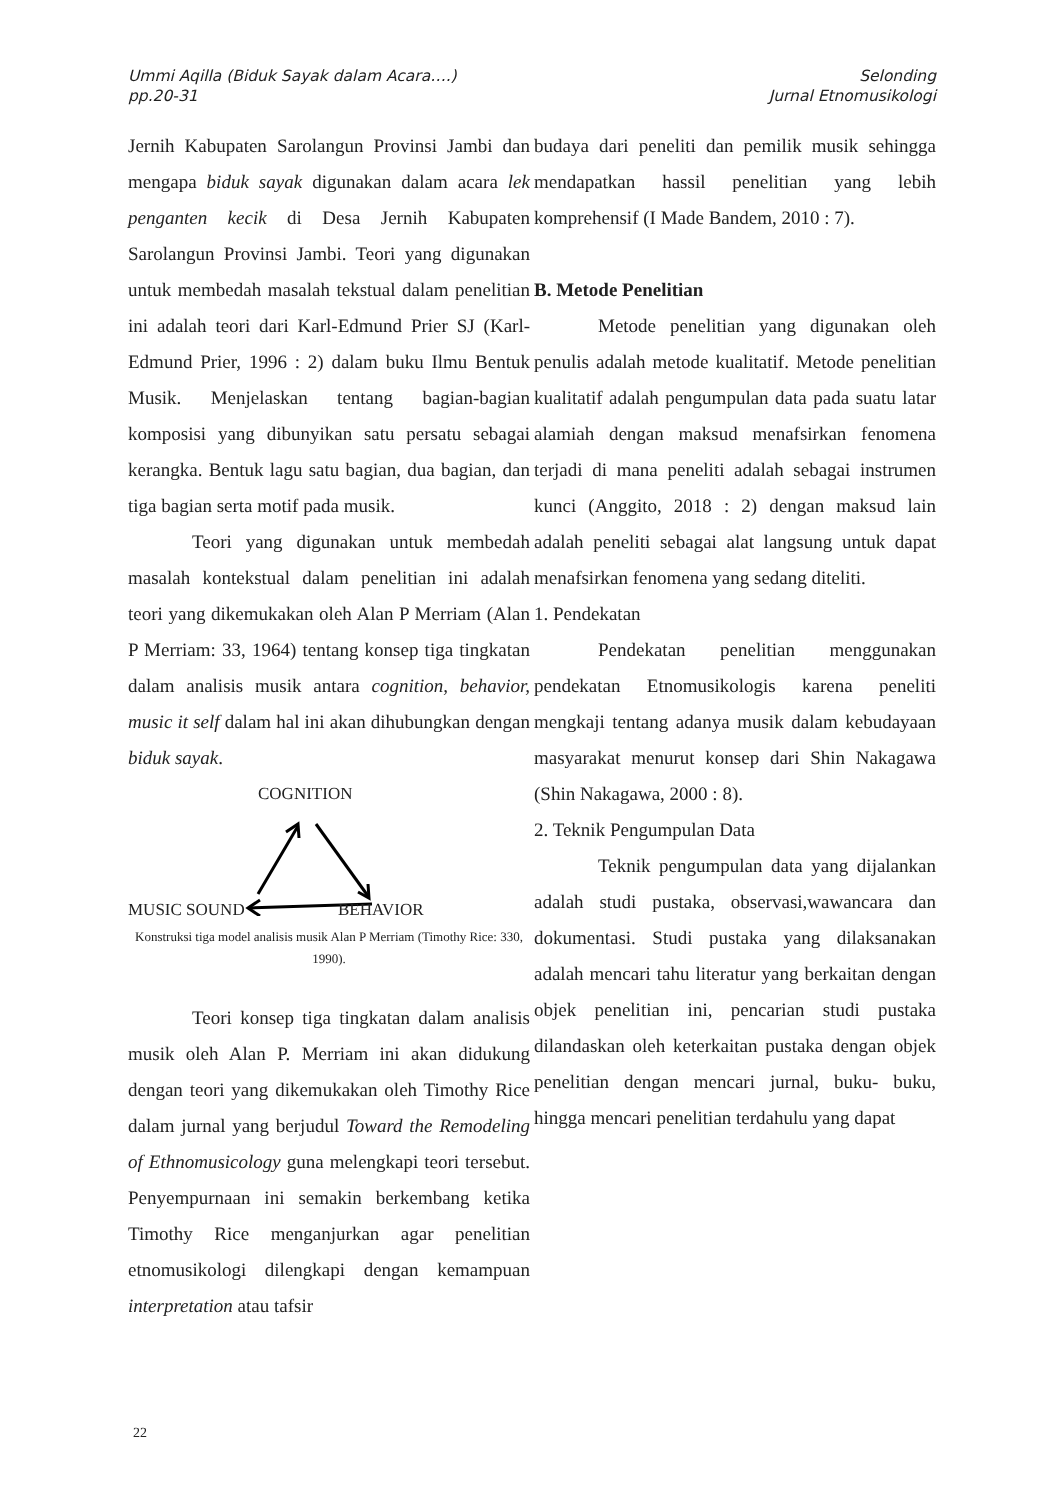Ummi Aqilla (Biduk Sayak dalam Acara….)
pp.20-31
Selonding
Jurnal Etnomusikologi
Jernih Kabupaten Sarolangun Provinsi Jambi dan mengapa biduk sayak digunakan dalam acara lek penganten kecik di Desa Jernih Kabupaten Sarolangun Provinsi Jambi. Teori yang digunakan untuk membedah masalah tekstual dalam penelitian ini adalah teori dari Karl-Edmund Prier SJ (Karl-Edmund Prier, 1996 : 2) dalam buku Ilmu Bentuk Musik. Menjelaskan tentang bagian-bagian komposisi yang dibunyikan satu persatu sebagai kerangka. Bentuk lagu satu bagian, dua bagian, dan tiga bagian serta motif pada musik.
Teori yang digunakan untuk membedah masalah kontekstual dalam penelitian ini adalah teori yang dikemukakan oleh Alan P Merriam (Alan P Merriam: 33, 1964) tentang konsep tiga tingkatan dalam analisis musik antara cognition, behavior, music it self dalam hal ini akan dihubungkan dengan biduk sayak.
COGNITION
MUSIC SOUND BEHAVIOR
Konstruksi tiga model analisis musik Alan P Merriam (Timothy Rice: 330, 1990).
Teori konsep tiga tingkatan dalam analisis musik oleh Alan P. Merriam ini akan didukung dengan teori yang dikemukakan oleh Timothy Rice dalam jurnal yang berjudul Toward the Remodeling of Ethnomusicology guna melengkapi teori tersebut. Penyempurnaan ini semakin berkembang ketika Timothy Rice menganjurkan agar penelitian etnomusikologi dilengkapi dengan kemampuan interpretation atau tafsir
budaya dari peneliti dan pemilik musik sehingga mendapatkan hassil penelitian yang lebih komprehensif (I Made Bandem, 2010 : 7).
B. Metode Penelitian
Metode penelitian yang digunakan oleh penulis adalah metode kualitatif. Metode penelitian kualitatif adalah pengumpulan data pada suatu latar alamiah dengan maksud menafsirkan fenomena terjadi di mana peneliti adalah sebagai instrumen kunci (Anggito, 2018 : 2) dengan maksud lain adalah peneliti sebagai alat langsung untuk dapat menafsirkan fenomena yang sedang diteliti.
1. Pendekatan
Pendekatan penelitian menggunakan pendekatan Etnomusikologis karena peneliti mengkaji tentang adanya musik dalam kebudayaan masyarakat menurut konsep dari Shin Nakagawa (Shin Nakagawa, 2000 : 8).
2. Teknik Pengumpulan Data
Teknik pengumpulan data yang dijalankan adalah studi pustaka, observasi,wawancara dan dokumentasi. Studi pustaka yang dilaksanakan adalah mencari tahu literatur yang berkaitan dengan objek penelitian ini, pencarian studi pustaka dilandaskan oleh keterkaitan pustaka dengan objek penelitian dengan mencari jurnal, buku- buku, hingga mencari penelitian terdahulu yang dapat
22